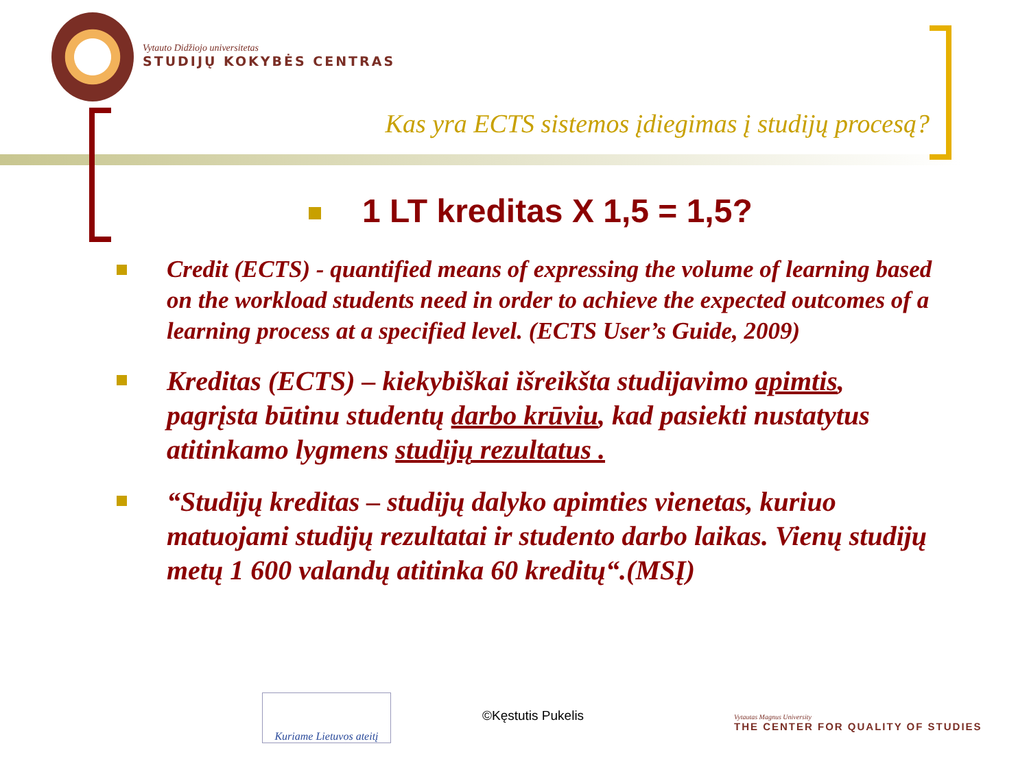Vytauto Didžiojo universitetas
STUDIJŲ KOKYBĖS CENTRAS
Kas yra ECTS sistemos įdiegimas į studijų procesą?
1 LT kreditas X 1,5 = 1,5?
Credit (ECTS) - quantified means of expressing the volume of learning based on the workload students need in order to achieve the expected outcomes of a learning process at a specified level. (ECTS User’s Guide, 2009)
Kreditas (ECTS) – kiekybiškai išreikšta studijavimo apimtis, pagrįsta būtinu studentų darbo krūviu, kad pasiekti nustatytus atitinkamo lygmens studijų rezultatus .
“Studijų kreditas – studijų dalyko apimties vienetas, kuriuo matuojami studijų rezultatai ir studento darbo laikas. Vienų studijų metų 1 600 valandų atitinka 60 kreditų“.(MSĮ)
Kuriame Lietuvos ateitį
©Kęstutis Pukelis
Vytautas Magnus University
THE CENTER FOR QUALITY OF STUDIES